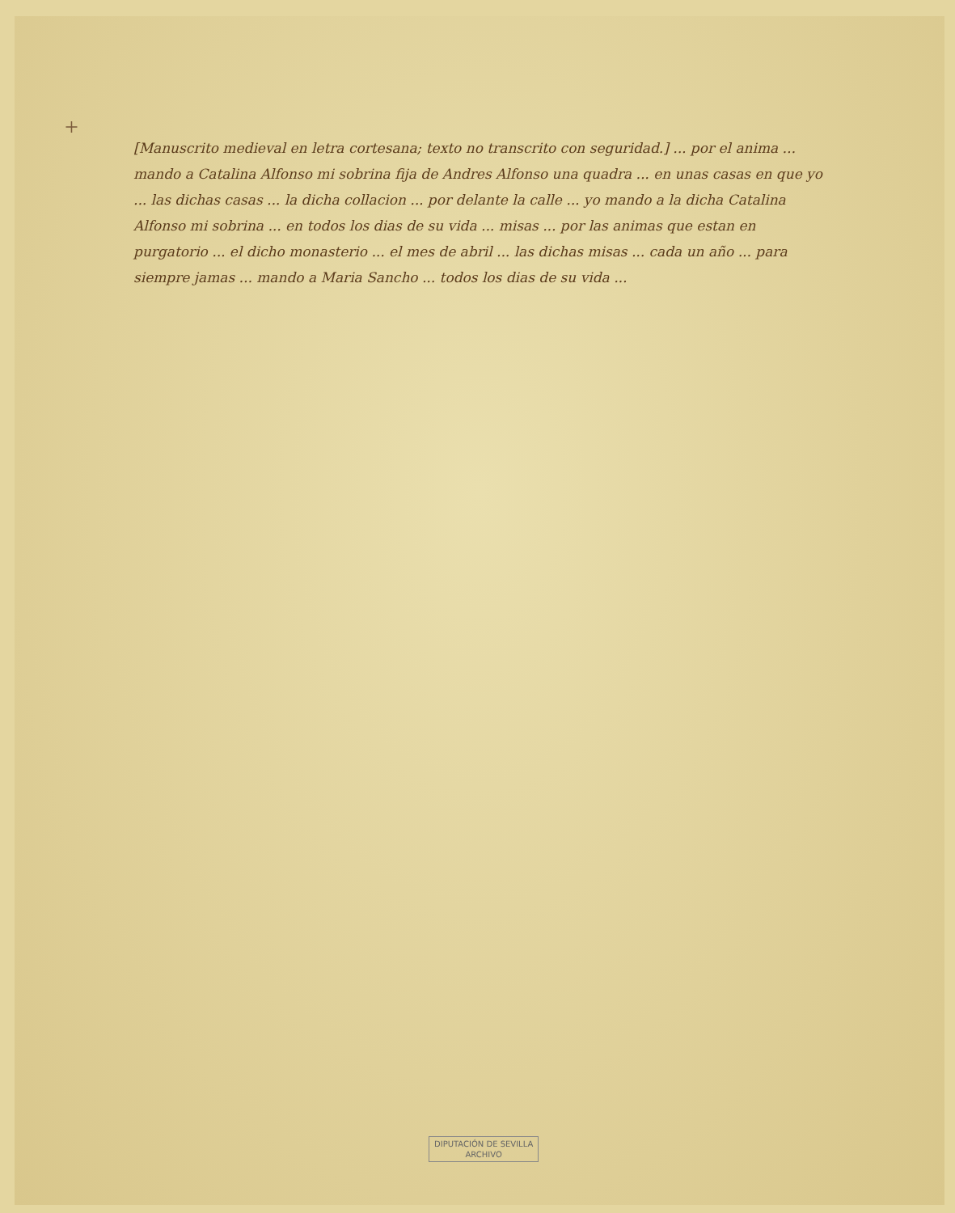+
[Manuscrito medieval en letra cortesana; texto no transcrito con seguridad.] ... por el anima ... mando a Catalina Alfonso mi sobrina fija de Andres Alfonso una quadra ... en unas casas en que yo ... las dichas casas ... la dicha collacion ... por delante la calle ... yo mando a la dicha Catalina Alfonso mi sobrina ... en todos los dias de su vida ... misas ... por las animas que estan en purgatorio ... el dicho monasterio ... el mes de abril ... las dichas misas ... cada un año ... para siempre jamas ... mando a Maria Sancho ... todos los dias de su vida ...
DIPUTACIÓN DE SEVILLA
ARCHIVO